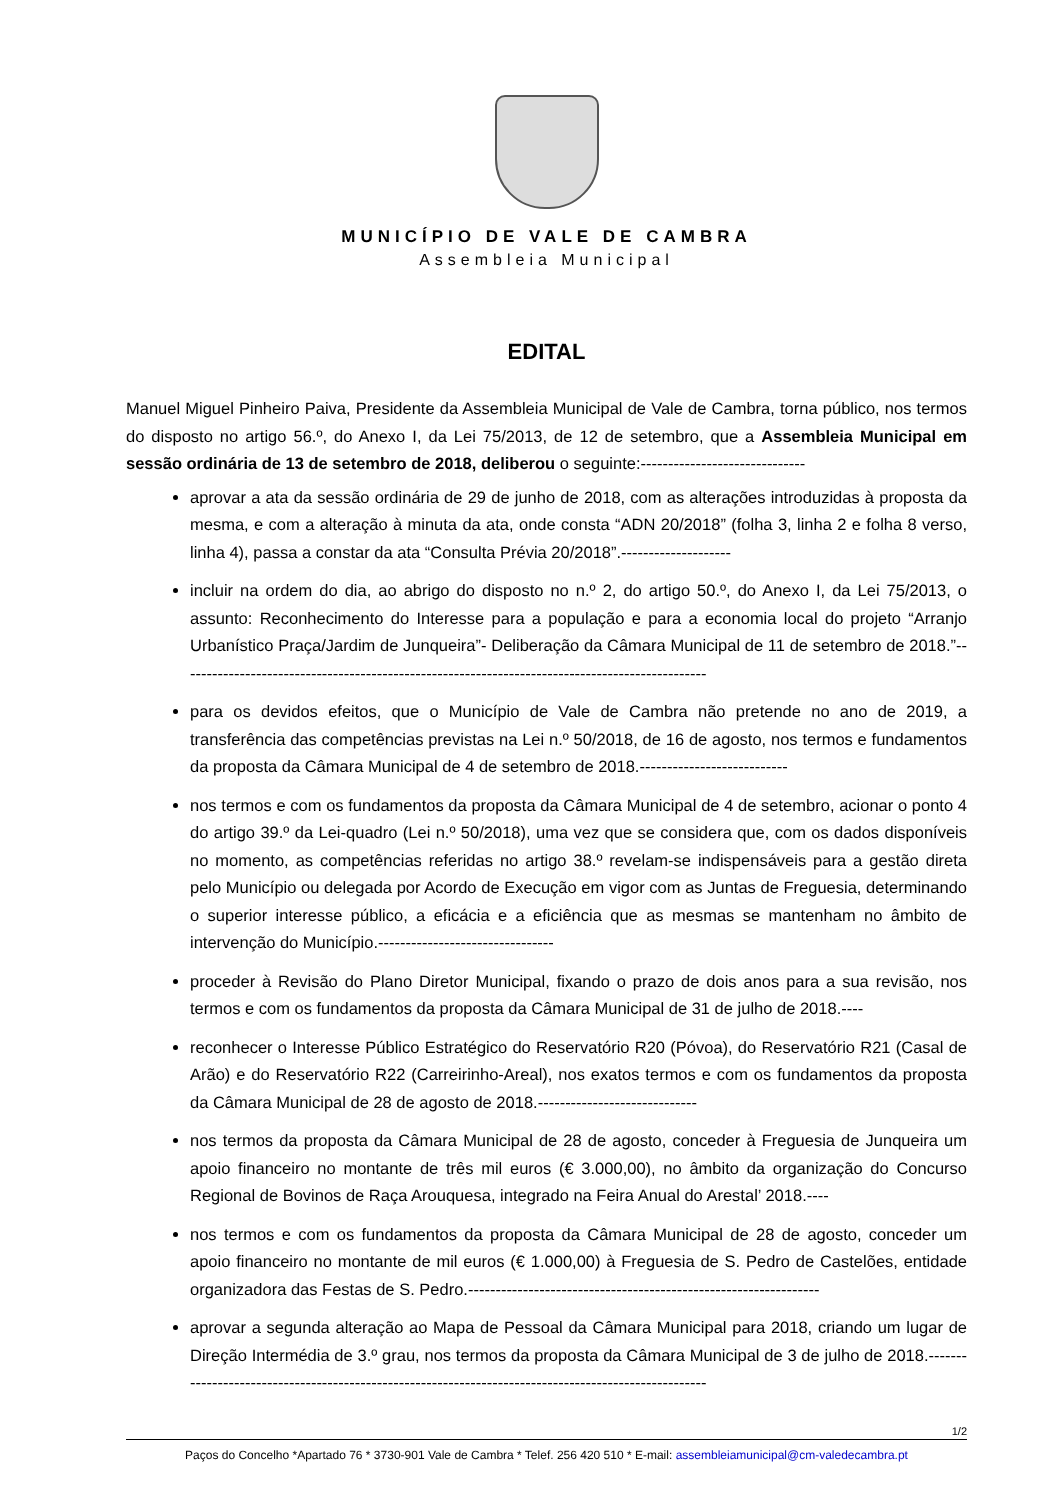MUNICÍPIO DE VALE DE CAMBRA
Assembleia Municipal
EDITAL
Manuel Miguel Pinheiro Paiva, Presidente da Assembleia Municipal de Vale de Cambra, torna público, nos termos do disposto no artigo 56.º, do Anexo I, da Lei 75/2013, de 12 de setembro, que a Assembleia Municipal em sessão ordinária de 13 de setembro de 2018, deliberou o seguinte:------------------------------
aprovar a ata da sessão ordinária de 29 de junho de 2018, com as alterações introduzidas à proposta da mesma, e com a alteração à minuta da ata, onde consta “ADN 20/2018” (folha 3, linha 2 e folha 8 verso, linha 4), passa a constar da ata “Consulta Prévia 20/2018”.--------------------
incluir na ordem do dia, ao abrigo do disposto no n.º 2, do artigo 50.º, do Anexo I, da Lei 75/2013, o assunto: Reconhecimento do Interesse para a população e para a economia local do projeto “Arranjo Urbanístico Praça/Jardim de Junqueira”- Deliberação da Câmara Municipal de 11 de setembro de 2018.”------------------------------------------------------------------------------------------------
para os devidos efeitos, que o Município de Vale de Cambra não pretende no ano de 2019, a transferência das competências previstas na Lei n.º 50/2018, de 16 de agosto, nos termos e fundamentos da proposta da Câmara Municipal de 4 de setembro de 2018.---------------------------
nos termos e com os fundamentos da proposta da Câmara Municipal de 4 de setembro, acionar o ponto 4 do artigo 39.º da Lei-quadro (Lei n.º 50/2018), uma vez que se considera que, com os dados disponíveis no momento, as competências referidas no artigo 38.º revelam-se indispensáveis para a gestão direta pelo Município ou delegada por Acordo de Execução em vigor com as Juntas de Freguesia, determinando o superior interesse público, a eficácia e a eficiência que as mesmas se mantenham no âmbito de intervenção do Município.--------------------------------
proceder à Revisão do Plano Diretor Municipal, fixando o prazo de dois anos para a sua revisão, nos termos e com os fundamentos da proposta da Câmara Municipal de 31 de julho de 2018.----
reconhecer o Interesse Público Estratégico do Reservatório R20 (Póvoa), do Reservatório R21 (Casal de Arão) e do Reservatório R22 (Carreirinho-Areal), nos exatos termos e com os fundamentos da proposta da Câmara Municipal de 28 de agosto de 2018.-----------------------------
nos termos da proposta da Câmara Municipal de 28 de agosto, conceder à Freguesia de Junqueira um apoio financeiro no montante de três mil euros (€ 3.000,00), no âmbito da organização do Concurso Regional de Bovinos de Raça Arouquesa, integrado na Feira Anual do Arestal’ 2018.----
nos termos e com os fundamentos da proposta da Câmara Municipal de 28 de agosto, conceder um apoio financeiro no montante de mil euros (€ 1.000,00) à Freguesia de S. Pedro de Castelões, entidade organizadora das Festas de S. Pedro.----------------------------------------------------------------
aprovar a segunda alteração ao Mapa de Pessoal da Câmara Municipal para 2018, criando um lugar de Direção Intermédia de 3.º grau, nos termos da proposta da Câmara Municipal de 3 de julho de 2018.-----------------------------------------------------------------------------------------------------
1/2
Paços do Concelho *Apartado 76 * 3730-901 Vale de Cambra * Telef. 256 420 510 * E-mail: assembleiamunicipal@cm-valedecambra.pt